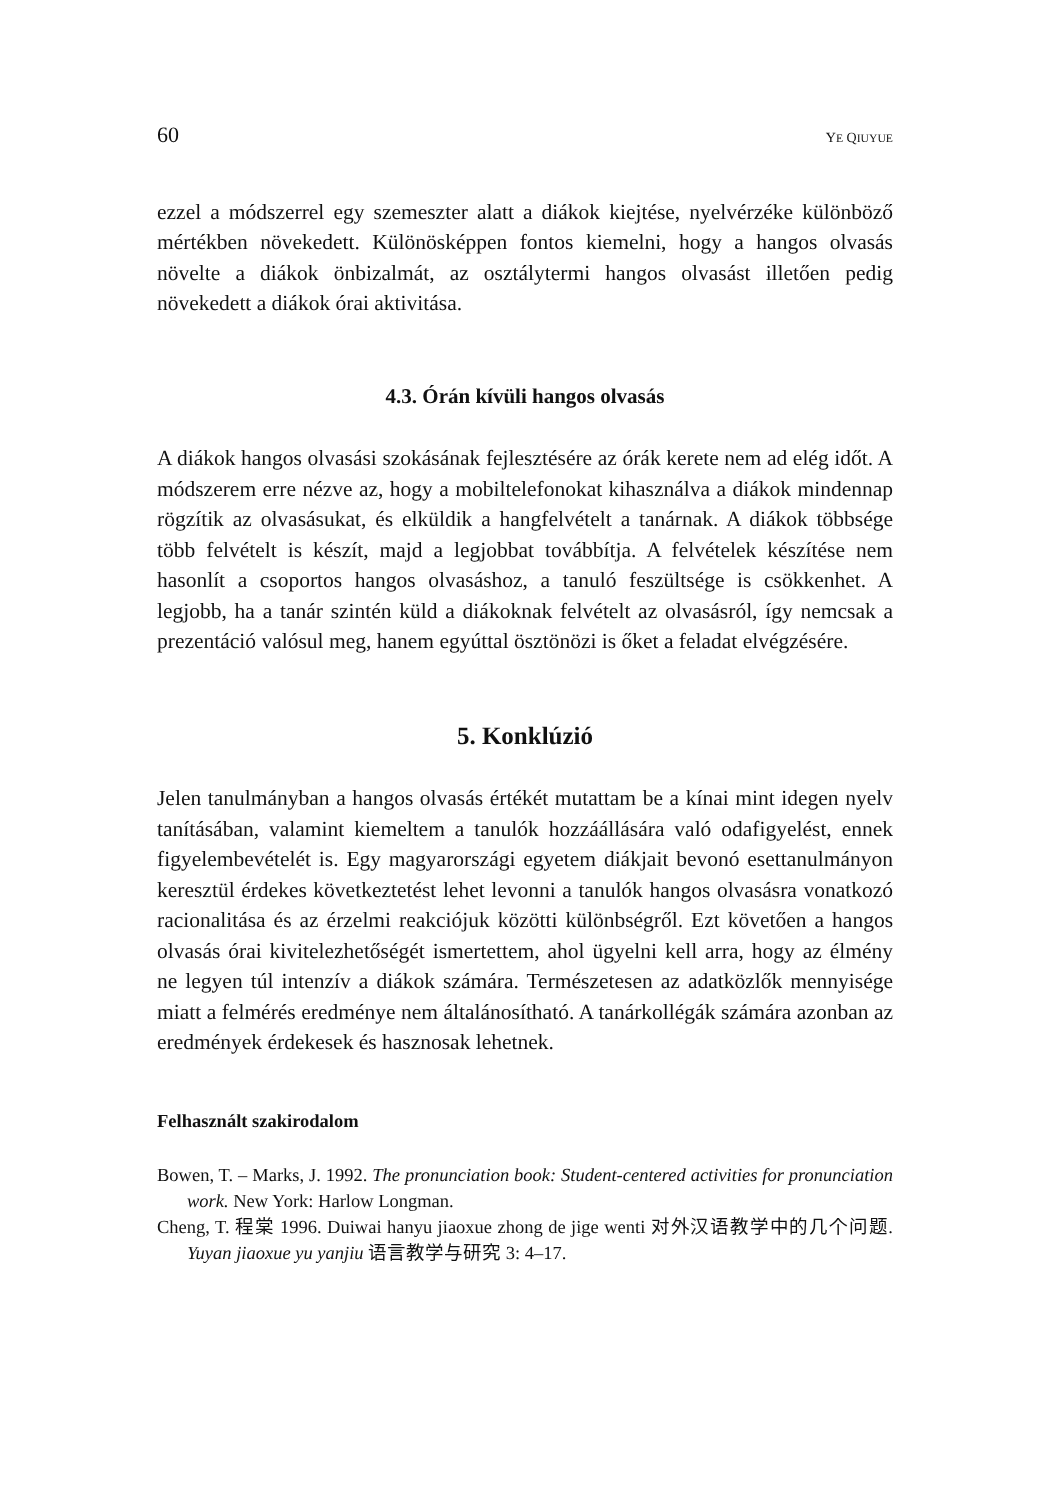60 YE QIUYUE
ezzel a módszerrel egy szemeszter alatt a diákok kiejtése, nyelvérzéke különböző mértékben növekedett. Különösképpen fontos kiemelni, hogy a hangos olvasás növelte a diákok önbizalmát, az osztálytermi hangos olvasást illetően pedig növekedett a diákok órai aktivitása.
4.3. Órán kívüli hangos olvasás
A diákok hangos olvasási szokásának fejlesztésére az órák kerete nem ad elég időt. A módszerem erre nézve az, hogy a mobiltelefonokat kihasználva a diákok mindennap rögzítik az olvasásukat, és elküldik a hangfelvételt a tanárnak. A diákok többsége több felvételt is készít, majd a legjobbat továbbítja. A felvételek készítése nem hasonlít a csoportos hangos olvasáshoz, a tanuló feszültsége is csökkenhet. A legjobb, ha a tanár szintén küld a diákoknak felvételt az olvasásról, így nemcsak a prezentáció valósul meg, hanem egyúttal ösztönözi is őket a feladat elvégzésére.
5. Konklúzió
Jelen tanulmányban a hangos olvasás értékét mutattam be a kínai mint idegen nyelv tanításában, valamint kiemeltem a tanulók hozzáállására való odafigyelést, ennek figyelembevételét is. Egy magyarországi egyetem diákjait bevonó esettanulmányon keresztül érdekes következtetést lehet levonni a tanulók hangos olvasásra vonatkozó racionalitása és az érzelmi reakciójuk közötti különbségről. Ezt követően a hangos olvasás órai kivitelezhetőségét ismertettem, ahol ügyelni kell arra, hogy az élmény ne legyen túl intenzív a diákok számára. Természetesen az adatközlők mennyisége miatt a felmérés eredménye nem általánosítható. A tanárkollégák számára azonban az eredmények érdekesek és hasznosak lehetnek.
Felhasznált szakirodalom
Bowen, T. – Marks, J. 1992. The pronunciation book: Student-centered activities for pronunciation work. New York: Harlow Longman.
Cheng, T. 程棠 1996. Duiwai hanyu jiaoxue zhong de jige wenti 对外汉语教学中的几个问题. Yuyan jiaoxue yu yanjiu 语言教学与研究 3: 4–17.